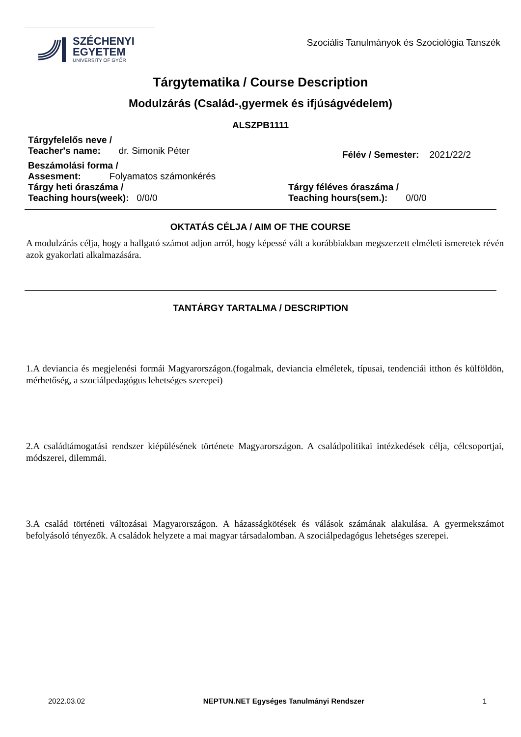SZÉCHENYI
EGYETEM
UNIVERSITY OF GYŐR
Szociális Tanulmányok és Szociológia Tanszék
Tárgytematika / Course Description
Modulzárás (Család-,gyermek és ifjúságvédelem)
ALSZPB1111
Tárgyfelelős neve /
Teacher's name: dr. Simonik Péter
Félév / Semester: 2021/22/2
Beszámolási forma /
Assesment: Folyamatos számonkérés
Tárgy heti óraszáma /
Teaching hours(week): 0/0/0
Tárgy féléves óraszáma /
Teaching hours(sem.): 0/0/0
OKTATÁS CÉLJA / AIM OF THE COURSE
A modulzárás célja, hogy a hallgató számot adjon arról, hogy képessé vált a korábbiakban megszerzett elméleti ismeretek révén azok gyakorlati alkalmazására.
TANTÁRGY TARTALMA / DESCRIPTION
1.A deviancia és megjelenési formái Magyarországon.(fogalmak, deviancia elméletek, típusai, tendenciái itthon és külföldön, mérhetőség, a szociálpedagógus lehetséges szerepei)
2.A családtámogatási rendszer kiépülésének története Magyarországon. A családpolitikai intézkedések célja, célcsoportjai, módszerei, dilemmái.
3.A család történeti változásai Magyarországon. A házasságkötések és válások számának alakulása. A gyermekszámot befolyásoló tényezők. A családok helyzete a mai magyar társadalomban. A szociálpedagógus lehetséges szerepei.
2022.03.02 NEPTUN.NET Egységes Tanulmányi Rendszer 1